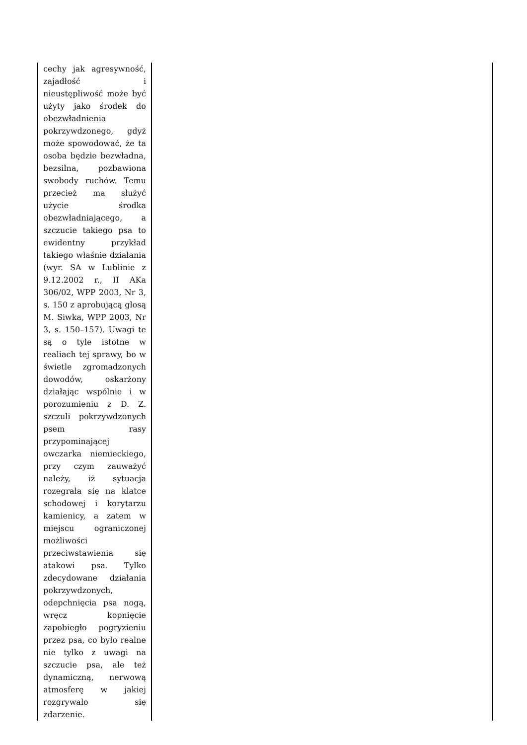| cechy jak agresywność, zajadłość i nieustępliwość może być użyty jako środek do obezwładnienia pokrzywdzonego, gdyż może spowodować, że ta osoba będzie bezwładna, bezsilna, pozbawiona swobody ruchów. Temu przecież ma służyć użycie środka obezwładniającego, a szczucie takiego psa to ewidentny przykład takiego właśnie działania (wyr. SA w Lublinie z 9.12.2002 r., II AKa 306/02, WPP 2003, Nr 3, s. 150 z aprobującą glosą M. Siwka, WPP 2003, Nr 3, s. 150–157). Uwagi te są o tyle istotne w realiach tej sprawy, bo w świetle zgromadzonych dowodów, oskarżony działając wspólnie i w porozumieniu z D. Z. szczuli pokrzywdzonych psem rasy przypominającej owczarka niemieckiego, przy czym zauważyć należy, iż sytuacja rozegrała się na klatce schodowej i korytarzu kamienicy, a zatem w miejscu ograniczonej możliwości przeciwstawienia się atakowi psa. Tylko zdecydowane działania pokrzywdzonych, odepchnięcia psa nogą, wręcz kopnięcie zapobiegło pogryzieniu przez psa, co było realne nie tylko z uwagi na szczucie psa, ale też dynamiczną, nerwową atmosferę w jakiej rozgrywało się zdarzenie. | |